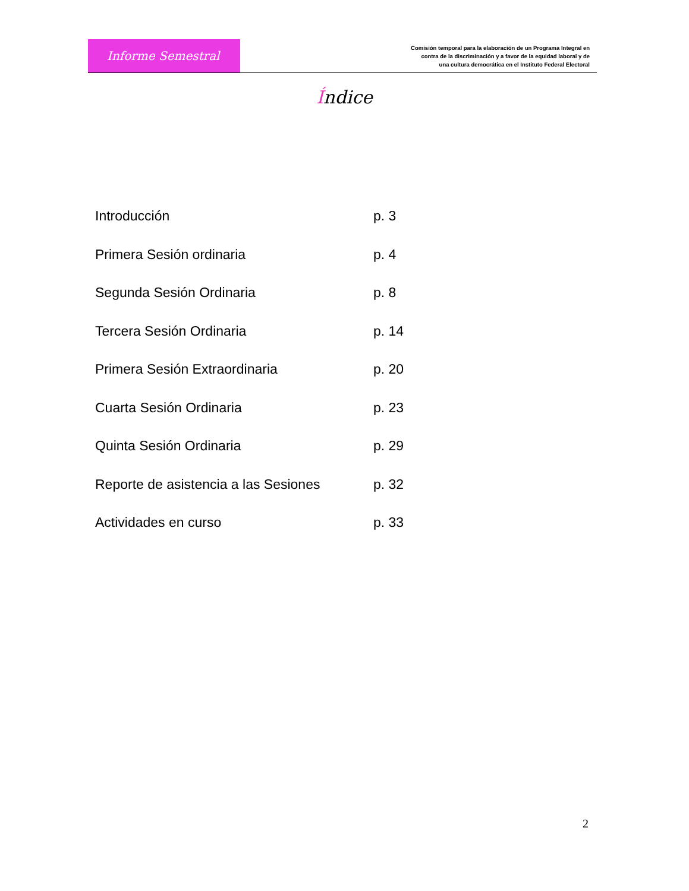Informe Semestral
Comisión temporal para la elaboración de un Programa Integral en
contra de la discriminación y a favor de la equidad laboral y de
una cultura democrática en el Instituto Federal Electoral
Índice
Introducción p. 3
Primera Sesión ordinaria p. 4
Segunda Sesión Ordinaria p. 8
Tercera Sesión Ordinaria p. 14
Primera Sesión Extraordinaria p. 20
Cuarta Sesión Ordinaria p. 23
Quinta Sesión Ordinaria p. 29
Reporte de asistencia a las Sesiones
p. 32
Actividades en curso p. 33
2